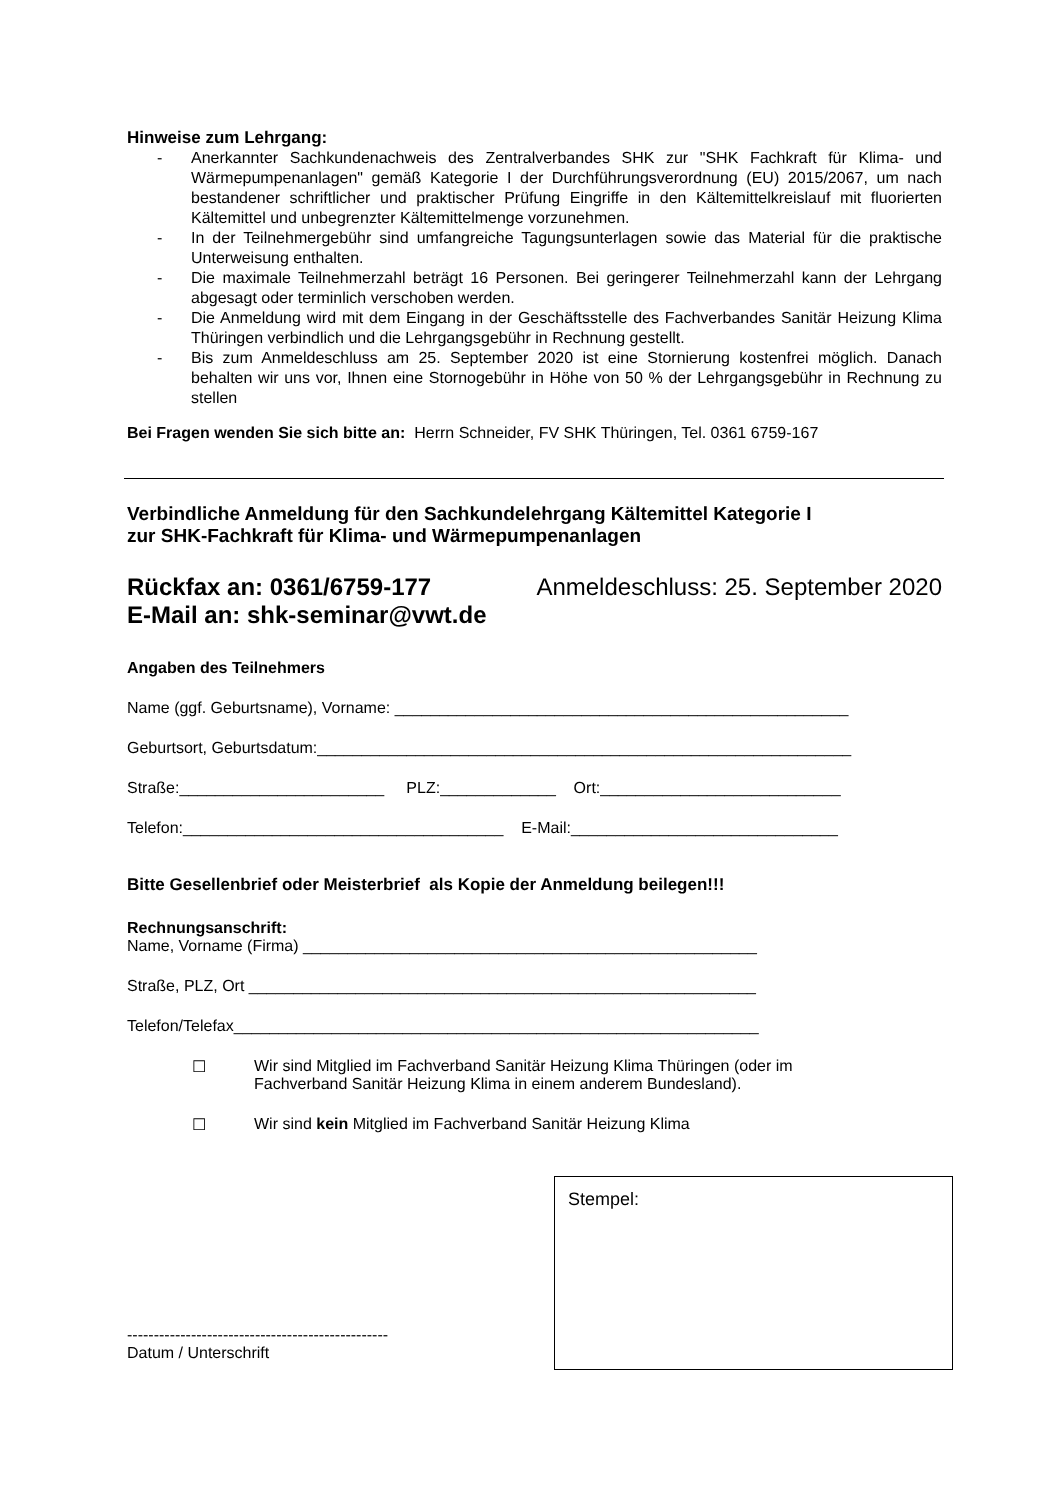Hinweise zum Lehrgang:
- Anerkannter Sachkundenachweis des Zentralverbandes SHK zur "SHK Fachkraft für Klima- und Wärmepumpenanlagen" gemäß Kategorie I der Durchführungsverordnung (EU) 2015/2067, um nach bestandener schriftlicher und praktischer Prüfung Eingriffe in den Kältemittelkreislauf mit fluorierten Kältemittel und unbegrenzter Kältemittelmenge vorzunehmen.
- In der Teilnehmergebühr sind umfangreiche Tagungsunterlagen sowie das Material für die praktische Unterweisung enthalten.
- Die maximale Teilnehmerzahl beträgt 16 Personen. Bei geringerer Teilnehmerzahl kann der Lehrgang abgesagt oder terminlich verschoben werden.
- Die Anmeldung wird mit dem Eingang in der Geschäftsstelle des Fachverbandes Sanitär Heizung Klima Thüringen verbindlich und die Lehrgangsgebühr in Rechnung gestellt.
- Bis zum Anmeldeschluss am 25. September 2020 ist eine Stornierung kostenfrei möglich. Danach behalten wir uns vor, Ihnen eine Stornogebühr in Höhe von 50 % der Lehrgangsgebühr in Rechnung zu stellen
Bei Fragen wenden Sie sich bitte an: Herrn Schneider, FV SHK Thüringen, Tel. 0361 6759-167
Verbindliche Anmeldung für den Sachkundelehrgang Kältemittel Kategorie I
zur SHK-Fachkraft für Klima- und Wärmepumpenanlagen
Rückfax an: 0361/6759-177 Anmeldeschluss: 25. September 2020
E-Mail an: shk-seminar@vwt.de
Angaben des Teilnehmers
Name (ggf. Geburtsname), Vorname: ___________________________________________________
Geburtsort, Geburtsdatum:____________________________________________________________
Straße:_______________________ PLZ:_____________ Ort:___________________________
Telefon:____________________________________ E-Mail:______________________________
Bitte Gesellenbrief oder Meisterbrief als Kopie der Anmeldung beilegen!!!
Rechnungsanschrift:
Name, Vorname (Firma) ___________________________________________________
Straße, PLZ, Ort _________________________________________________________
Telefon/Telefax___________________________________________________________
☐ Wir sind Mitglied im Fachverband Sanitär Heizung Klima Thüringen (oder im
Fachverband Sanitär Heizung Klima in einem anderem Bundesland).
☐ Wir sind kein Mitglied im Fachverband Sanitär Heizung Klima
-------------------------------------------------
Datum / Unterschrift
Stempel: